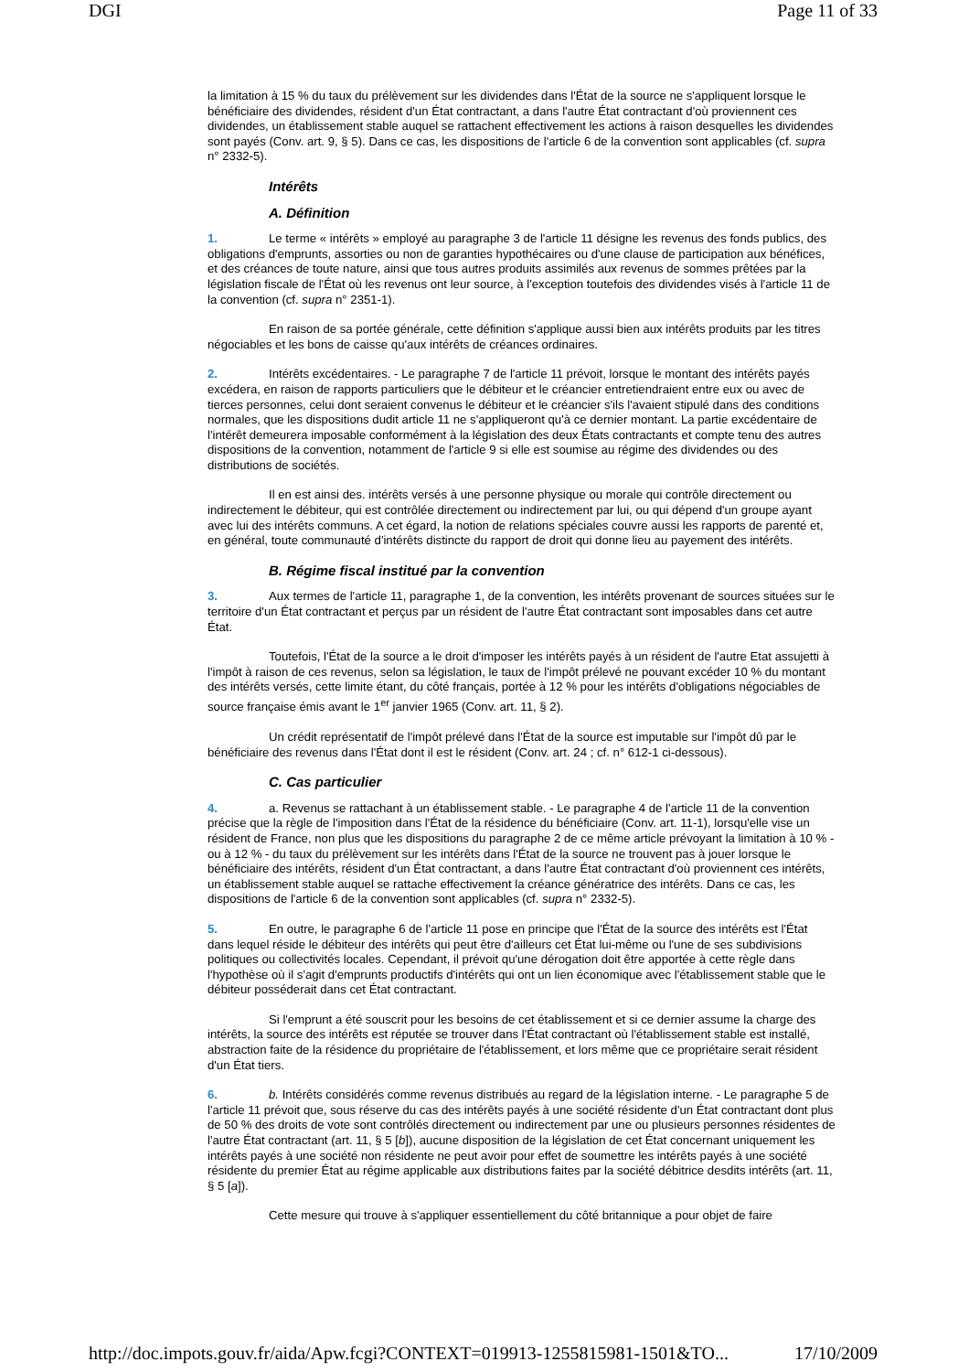DGI Page 11 of 33
la limitation à 15 % du taux du prélèvement sur les dividendes dans l'État de la source ne s'appliquent lorsque le bénéficiaire des dividendes, résident d'un État contractant, a dans l'autre État contractant d'où proviennent ces dividendes, un établissement stable auquel se rattachent effectivement les actions à raison desquelles les dividendes sont payés (Conv. art. 9, § 5). Dans ce cas, les dispositions de l'article 6 de la convention sont applicables (cf. supra n° 2332-5).
Intérêts
A. Définition
1. Le terme « intérêts » employé au paragraphe 3 de l'article 11 désigne les revenus des fonds publics, des obligations d'emprunts, assorties ou non de garanties hypothécaires ou d'une clause de participation aux bénéfices, et des créances de toute nature, ainsi que tous autres produits assimilés aux revenus de sommes prêtées par la législation fiscale de l'État où les revenus ont leur source, à l'exception toutefois des dividendes visés à l'article 11 de la convention (cf. supra n° 2351-1).
En raison de sa portée générale, cette définition s'applique aussi bien aux intérêts produits par les titres négociables et les bons de caisse qu'aux intérêts de créances ordinaires.
2. Intérêts excédentaires. - Le paragraphe 7 de l'article 11 prévoit, lorsque le montant des intérêts payés excédera, en raison de rapports particuliers que le débiteur et le créancier entretiendraient entre eux ou avec de tierces personnes, celui dont seraient convenus le débiteur et le créancier s'ils l'avaient stipulé dans des conditions normales, que les dispositions dudit article 11 ne s'appliqueront qu'à ce dernier montant. La partie excédentaire de l'intérêt demeurera imposable conformément à la législation des deux États contractants et compte tenu des autres dispositions de la convention, notamment de l'article 9 si elle est soumise au régime des dividendes ou des distributions de sociétés.
Il en est ainsi des. intérêts versés à une personne physique ou morale qui contrôle directement ou indirectement le débiteur, qui est contrôlée directement ou indirectement par lui, ou qui dépend d'un groupe ayant avec lui des intérêts communs. A cet égard, la notion de relations spéciales couvre aussi les rapports de parenté et, en général, toute communauté d'intérêts distincte du rapport de droit qui donne lieu au payement des intérêts.
B. Régime fiscal institué par la convention
3. Aux termes de l'article 11, paragraphe 1, de la convention, les intérêts provenant de sources situées sur le territoire d'un État contractant et perçus par un résident de l'autre État contractant sont imposables dans cet autre État.
Toutefois, l'État de la source a le droit d'imposer les intérêts payés à un résident de l'autre Etat assujetti à l'impôt à raison de ces revenus, selon sa législation, le taux de l'impôt prélevé ne pouvant excéder 10 % du montant des intérêts versés, cette limite étant, du côté français, portée à 12 % pour les intérêts d'obligations négociables de source française émis avant le 1<sup>er</sup> janvier 1965 (Conv. art. 11, § 2).
Un crédit représentatif de l'impôt prélevé dans l'État de la source est imputable sur l'impôt dû par le bénéficiaire des revenus dans l'État dont il est le résident (Conv. art. 24 ; cf. n° 612-1 ci-dessous).
C. Cas particulier
4. a. Revenus se rattachant à un établissement stable. - Le paragraphe 4 de l'article 11 de la convention précise que la règle de l'imposition dans l'État de la résidence du bénéficiaire (Conv. art. 11-1), lorsqu'elle vise un résident de France, non plus que les dispositions du paragraphe 2 de ce même article prévoyant la limitation à 10 % -ou à 12 % - du taux du prélèvement sur les intérêts dans l'État de la source ne trouvent pas à jouer lorsque le bénéficiaire des intérêts, résident d'un État contractant, a dans l'autre État contractant d'où proviennent ces intérêts, un établissement stable auquel se rattache effectivement la créance génératrice des intérêts. Dans ce cas, les dispositions de l'article 6 de la convention sont applicables (cf. supra n° 2332-5).
5. En outre, le paragraphe 6 de l'article 11 pose en principe que l'État de la source des intérêts est l'État dans lequel réside le débiteur des intérêts qui peut être d'ailleurs cet État lui-même ou l'une de ses subdivisions politiques ou collectivités locales. Cependant, il prévoit qu'une dérogation doit être apportée à cette règle dans l'hypothèse où il s'agit d'emprunts productifs d'intérêts qui ont un lien économique avec l'établissement stable que le débiteur posséderait dans cet État contractant.
Si l'emprunt a été souscrit pour les besoins de cet établissement et si ce dernier assume la charge des intérêts, la source des intérêts est réputée se trouver dans l'État contractant où l'établissement stable est installé, abstraction faite de la résidence du propriétaire de l'établissement, et lors même que ce propriétaire serait résident d'un État tiers.
6. b. Intérêts considérés comme revenus distribués au regard de la législation interne. - Le paragraphe 5 de l'article 11 prévoit que, sous réserve du cas des intérêts payés à une société résidente d'un État contractant dont plus de 50 % des droits de vote sont contrôlés directement ou indirectement par une ou plusieurs personnes résidentes de l'autre État contractant (art. 11, § 5 [b]), aucune disposition de la législation de cet État concernant uniquement les intérêts payés à une société non résidente ne peut avoir pour effet de soumettre les intérêts payés à une société résidente du premier État au régime applicable aux distributions faites par la société débitrice desdits intérêts (art. 11, § 5 [a]).
Cette mesure qui trouve à s'appliquer essentiellement du côté britannique a pour objet de faire
http://doc.impots.gouv.fr/aida/Apw.fcgi?CONTEXT=019913-1255815981-1501&TO... 17/10/2009